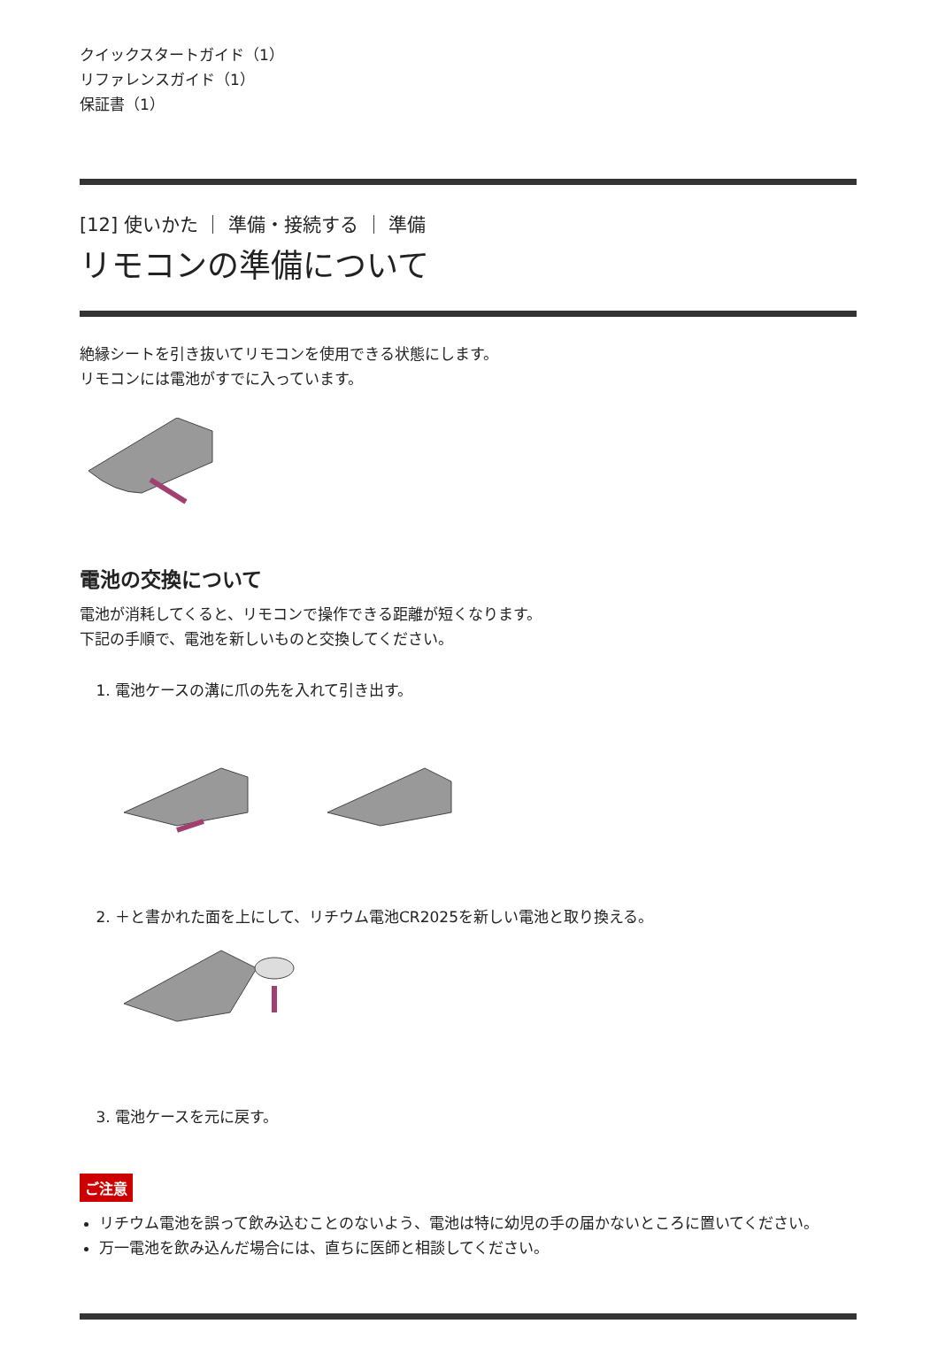クイックスタートガイド（1）
リファレンスガイド（1）
保証書（1）
[12] 使いかた ｜ 準備・接続する ｜ 準備
リモコンの準備について
絶縁シートを引き抜いてリモコンを使用できる状態にします。
リモコンには電池がすでに入っています。
電池の交換について
電池が消耗してくると、リモコンで操作できる距離が短くなります。
下記の手順で、電池を新しいものと交換してください。
1. 電池ケースの溝に爪の先を入れて引き出す。
2. ＋と書かれた面を上にして、リチウム電池CR2025を新しい電池と取り換える。
3. 電池ケースを元に戻す。
ご注意
リチウム電池を誤って飲み込むことのないよう、電池は特に幼児の手の届かないところに置いてください。
万一電池を飲み込んだ場合には、直ちに医師と相談してください。